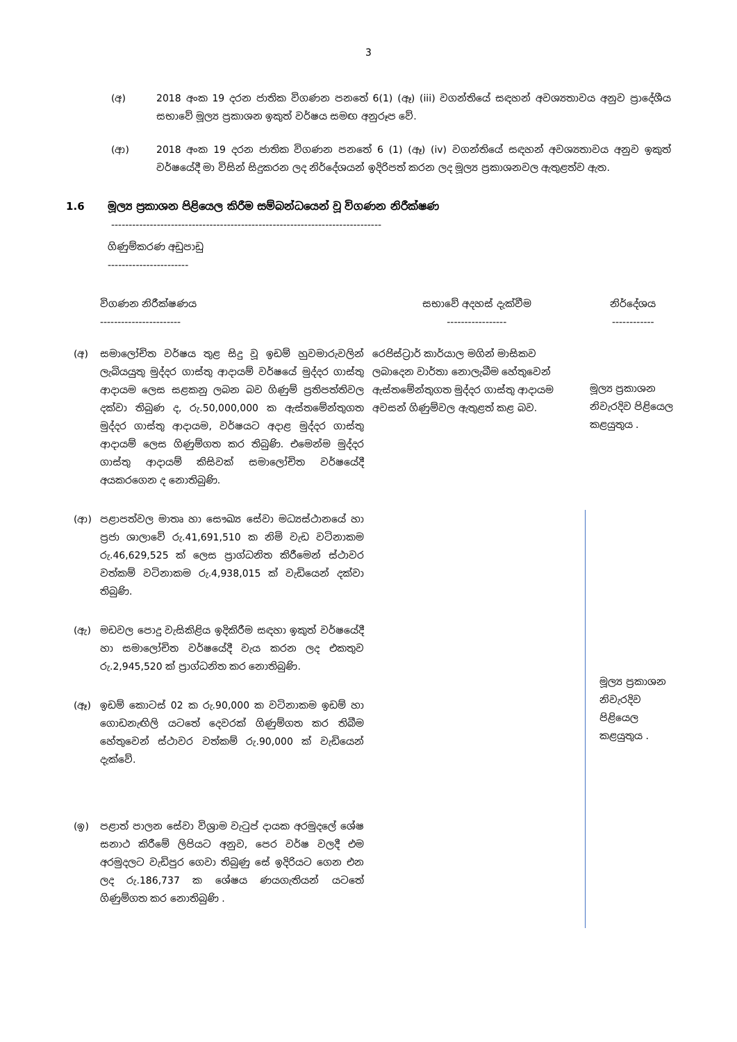3
(අ) 2018 අංක 19 දරන ජාතික විගණන පනතේ 6(1) (ඈ) (iii) වගන්තියේ සඳහන් අවශ්‍යතාවය අනුව ප්‍රාදේශීය සභාවේ මූල්‍ය ප්‍රකාශන ඉකුත් වර්ෂය සමඟ අනුරූප වේ.
(ආ) 2018 අංක 19 දරන ජාතික විගණන පනතේ 6 (1) (ඈ) (iv) වගන්තියේ සඳහන් අවශ්‍යතාවය අනුව ඉකුත් වර්ෂයේදී මා විසින් සිදුකරන ලද නිර්දේශයන් ඉදිරිපත් කරන ලද මූල්‍ය ප්‍රකාශනවල ඇතුළත්ව ඇත.
1.6 මූල්‍ය ප්‍රකාශන පිළියෙල කිරීම සම්බන්ධයෙන් වූ විගණන නිරීක්ෂණ
-----------------------------------------------------------------------------
ගිණුම්කරණ අඩුපාඩු
-----------------------
| | විගණන නිරීක්ෂණය ----------------------- | සභාවේ අදහස් දැක්වීම ----------------- | නිර්දේශය ------------ |
| --- | --- | --- | --- |
| (අ) | සමාලෝචිත වර්ෂය තුළ සිදු වූ ඉඩම් හුවමාරුවලින් ලැබියයුතු මුද්දර ගාස්තු ආදායම් වර්ෂයේ මුද්දර ගාස්තු ආදායම ලෙස සළකනු ලබන බව ගිණුම් ප්‍රතිපත්තිවල දක්වා තිබුණ ද, රු.50,000,000 ක ඇස්තමේන්තුගත මුද්දර ගාස්තු ආදායම, වර්ෂයට අදාළ මුද්දර ගාස්තු ආදායම් ලෙස ගිණුම්ගත කර තිබුණි. එමෙන්ම මුද්දර ගාස්තු ආදායම් කිසිවක් සමාලෝචිත වර්ෂයේදී අයකරගෙන ද නොතිබුණි. | රෙජිස්ට්‍රාර් කාර්යාල මගින් මාසිකව ලබාදෙන වාර්තා නොලැබීම හේතුවෙන් ඇස්තමේන්තුගත මුද්දර ගාස්තු ආදායම අවසන් ගිණුම්වල ඇතුළත් කළ බව. | මූල්‍ය ප්‍රකාශන නිවැරදිව පිළියෙල කළයුතුය . |
| (ආ) | පළාපත්වල මාතෘ හා සෞඛ්‍ය සේවා මධ්‍යස්ථානයේ හා ප්‍රජා ශාලාවේ රු.41,691,510 ක නිමි වැඩ වටිනාකම රු.46,629,525 ක් ලෙස ප්‍රාග්ධනිත කිරීමෙන් ස්ථාවර වත්කම් වටිනාකම රු.4,938,015 ක් වැඩියෙන් දක්වා තිබුණි. | | මූල්‍ය ප්‍රකාශන නිවැරදිව පිළියෙල කළයුතුය . |
| (ඇ) | මඩවල පොදු වැසිකිළිය ඉදිකිරීම සඳහා ඉකුත් වර්ෂයේදී හා සමාලෝචිත වර්ෂයේදී වැය කරන ලද එකතුව රු.2,945,520 ක් ප්‍රාග්ධනිත කර නොතිබුණි. | | |
| (ඈ) | ඉඩම් කොටස් 02 ක රු.90,000 ක වටිනාකම ඉඩම් හා ගොඩනැඟිලි යටතේ දෙවරක් ගිණුම්ගත කර තිබීම හේතුවෙන් ස්ථාවර වත්කම් රු.90,000 ක් වැඩියෙන් දැක්වේ. | | |
| (ඉ) | පළාත් පාලන සේවා විශ්‍රාම වැටුප් දායක අරමුදලේ ශේෂ සනාථ කිරීමේ ලිපියට අනුව, පෙර වර්ෂ වලදී එම අරමුදලට වැඩිපුර ගෙවා තිබුණු සේ ඉදිරියට ගෙන එන ලද රු.186,737 ක ශේෂය ණයගැතියන් යටතේ ගිණුම්ගත කර නොතිබුණි . | | |